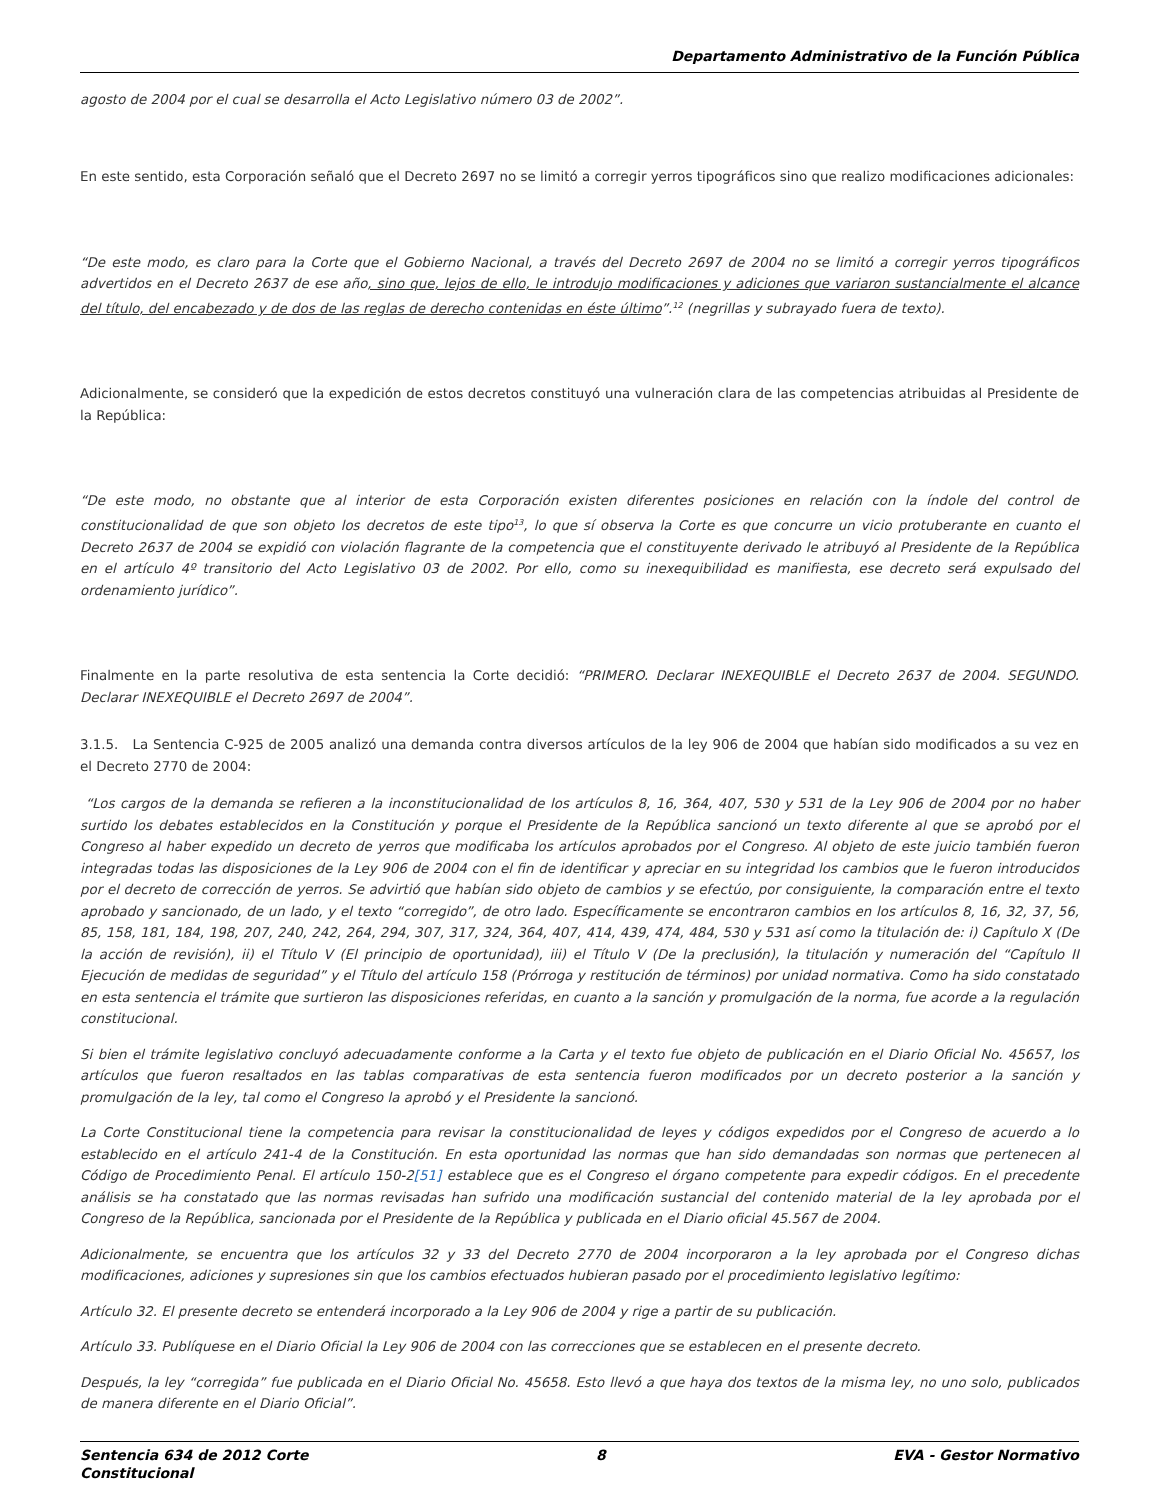Departamento Administrativo de la Función Pública
agosto de 2004 por el cual se desarrolla el Acto Legislativo número 03 de 2002”.
En este sentido, esta Corporación señaló que el Decreto 2697 no se limitó a corregir yerros tipográficos sino que realizo modificaciones adicionales:
“De este modo, es claro para la Corte que el Gobierno Nacional, a través del Decreto 2697 de 2004 no se limitó a corregir yerros tipográficos advertidos en el Decreto 2637 de ese año, sino que, lejos de ello, le introdujo modificaciones y adiciones que variaron sustancialmente el alcance del título, del encabezado y de dos de las reglas de derecho contenidas en éste último”.<sup>12</sup> (negrillas y subrayado fuera de texto).
Adicionalmente, se consideró que la expedición de estos decretos constituyó una vulneración clara de las competencias atribuidas al Presidente de la República:
“De este modo, no obstante que al interior de esta Corporación existen diferentes posiciones en relación con la índole del control de constitucionalidad de que son objeto los decretos de este tipo<sup>13</sup>, lo que sí observa la Corte es que concurre un vicio protuberante en cuanto el Decreto 2637 de 2004 se expidió con violación flagrante de la competencia que el constituyente derivado le atribuyó al Presidente de la República en el artículo 4º transitorio del Acto Legislativo 03 de 2002. Por ello, como su inexequibilidad es manifiesta, ese decreto será expulsado del ordenamiento jurídico”.
Finalmente en la parte resolutiva de esta sentencia la Corte decidió: “PRIMERO. Declarar INEXEQUIBLE el Decreto 2637 de 2004. SEGUNDO. Declarar INEXEQUIBLE el Decreto 2697 de 2004”.
3.1.5. La Sentencia C-925 de 2005 analizó una demanda contra diversos artículos de la ley 906 de 2004 que habían sido modificados a su vez en el Decreto 2770 de 2004:
“Los cargos de la demanda se refieren a la inconstitucionalidad de los artículos 8, 16, 364, 407, 530 y 531 de la Ley 906 de 2004 por no haber surtido los debates establecidos en la Constitución y porque el Presidente de la República sancionó un texto diferente al que se aprobó por el Congreso al haber expedido un decreto de yerros que modificaba los artículos aprobados por el Congreso. Al objeto de este juicio también fueron integradas todas las disposiciones de la Ley 906 de 2004 con el fin de identificar y apreciar en su integridad los cambios que le fueron introducidos por el decreto de corrección de yerros. Se advirtió que habían sido objeto de cambios y se efectúo, por consiguiente, la comparación entre el texto aprobado y sancionado, de un lado, y el texto “corregido”, de otro lado. Específicamente se encontraron cambios en los artículos 8, 16, 32, 37, 56, 85, 158, 181, 184, 198, 207, 240, 242, 264, 294, 307, 317, 324, 364, 407, 414, 439, 474, 484, 530 y 531 así como la titulación de: i) Capítulo X (De la acción de revisión), ii) el Título V (El principio de oportunidad), iii) el Título V (De la preclusión), la titulación y numeración del “Capítulo II Ejecución de medidas de seguridad” y el Título del artículo 158 (Prórroga y restitución de términos) por unidad normativa. Como ha sido constatado en esta sentencia el trámite que surtieron las disposiciones referidas, en cuanto a la sanción y promulgación de la norma, fue acorde a la regulación constitucional.
Si bien el trámite legislativo concluyó adecuadamente conforme a la Carta y el texto fue objeto de publicación en el Diario Oficial No. 45657, los artículos que fueron resaltados en las tablas comparativas de esta sentencia fueron modificados por un decreto posterior a la sanción y promulgación de la ley, tal como el Congreso la aprobó y el Presidente la sancionó.
La Corte Constitucional tiene la competencia para revisar la constitucionalidad de leyes y códigos expedidos por el Congreso de acuerdo a lo establecido en el artículo 241-4 de la Constitución. En esta oportunidad las normas que han sido demandadas son normas que pertenecen al Código de Procedimiento Penal. El artículo 150-2[51] establece que es el Congreso el órgano competente para expedir códigos. En el precedente análisis se ha constatado que las normas revisadas han sufrido una modificación sustancial del contenido material de la ley aprobada por el Congreso de la República, sancionada por el Presidente de la República y publicada en el Diario oficial 45.567 de 2004.
Adicionalmente, se encuentra que los artículos 32 y 33 del Decreto 2770 de 2004 incorporaron a la ley aprobada por el Congreso dichas modificaciones, adiciones y supresiones sin que los cambios efectuados hubieran pasado por el procedimiento legislativo legítimo:
Artículo 32. El presente decreto se entenderá incorporado a la Ley 906 de 2004 y rige a partir de su publicación.
Artículo 33. Publíquese en el Diario Oficial la Ley 906 de 2004 con las correcciones que se establecen en el presente decreto.
Después, la ley “corregida” fue publicada en el Diario Oficial No. 45658. Esto llevó a que haya dos textos de la misma ley, no uno solo, publicados de manera diferente en el Diario Oficial”.
Sentencia 634 de 2012 Corte
Constitucional 8 EVA - Gestor Normativo